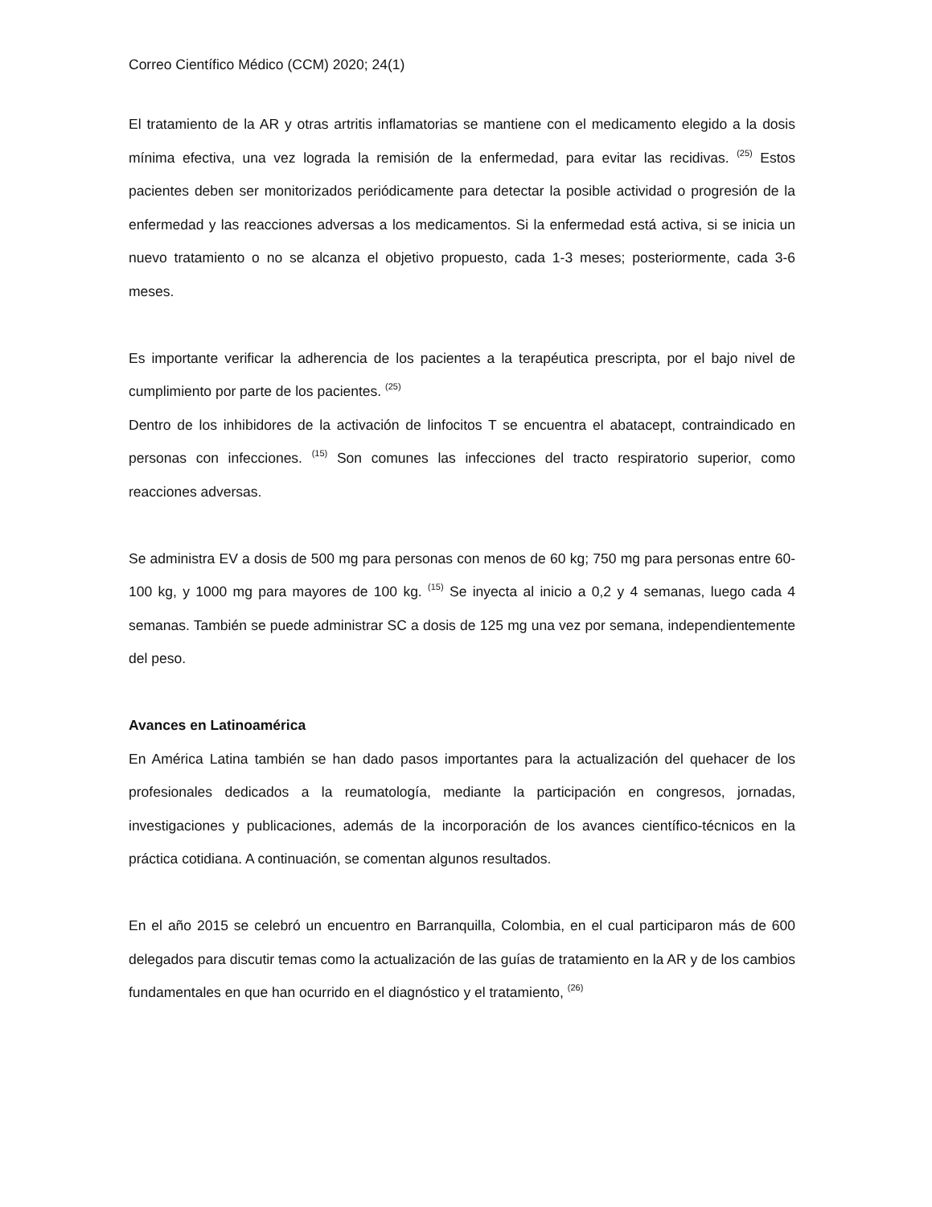Correo Científico Médico (CCM) 2020; 24(1)
El tratamiento de la AR y otras artritis inflamatorias se mantiene con el medicamento elegido a la dosis mínima efectiva, una vez lograda la remisión de la enfermedad, para evitar las recidivas. <sup>(25)</sup> Estos pacientes deben ser monitorizados periódicamente para detectar la posible actividad o progresión de la enfermedad y las reacciones adversas a los medicamentos. Si la enfermedad está activa, si se inicia un nuevo tratamiento o no se alcanza el objetivo propuesto, cada 1-3 meses; posteriormente, cada 3-6 meses.
Es importante verificar la adherencia de los pacientes a la terapéutica prescripta, por el bajo nivel de cumplimiento por parte de los pacientes. <sup>(25)</sup>
Dentro de los inhibidores de la activación de linfocitos T se encuentra el abatacept, contraindicado en personas con infecciones. <sup>(15)</sup> Son comunes las infecciones del tracto respiratorio superior, como reacciones adversas.
Se administra EV a dosis de 500 mg para personas con menos de 60 kg; 750 mg para personas entre 60-100 kg, y 1000 mg para mayores de 100 kg. <sup>(15)</sup> Se inyecta al inicio a 0,2 y 4 semanas, luego cada 4 semanas. También se puede administrar SC a dosis de 125 mg una vez por semana, independientemente del peso.
Avances en Latinoamérica
En América Latina también se han dado pasos importantes para la actualización del quehacer de los profesionales dedicados a la reumatología, mediante la participación en congresos, jornadas, investigaciones y publicaciones, además de la incorporación de los avances científico-técnicos en la práctica cotidiana. A continuación, se comentan algunos resultados.
En el año 2015 se celebró un encuentro en Barranquilla, Colombia, en el cual participaron más de 600 delegados para discutir temas como la actualización de las guías de tratamiento en la AR y de los cambios fundamentales en que han ocurrido en el diagnóstico y el tratamiento, <sup>(26)</sup>